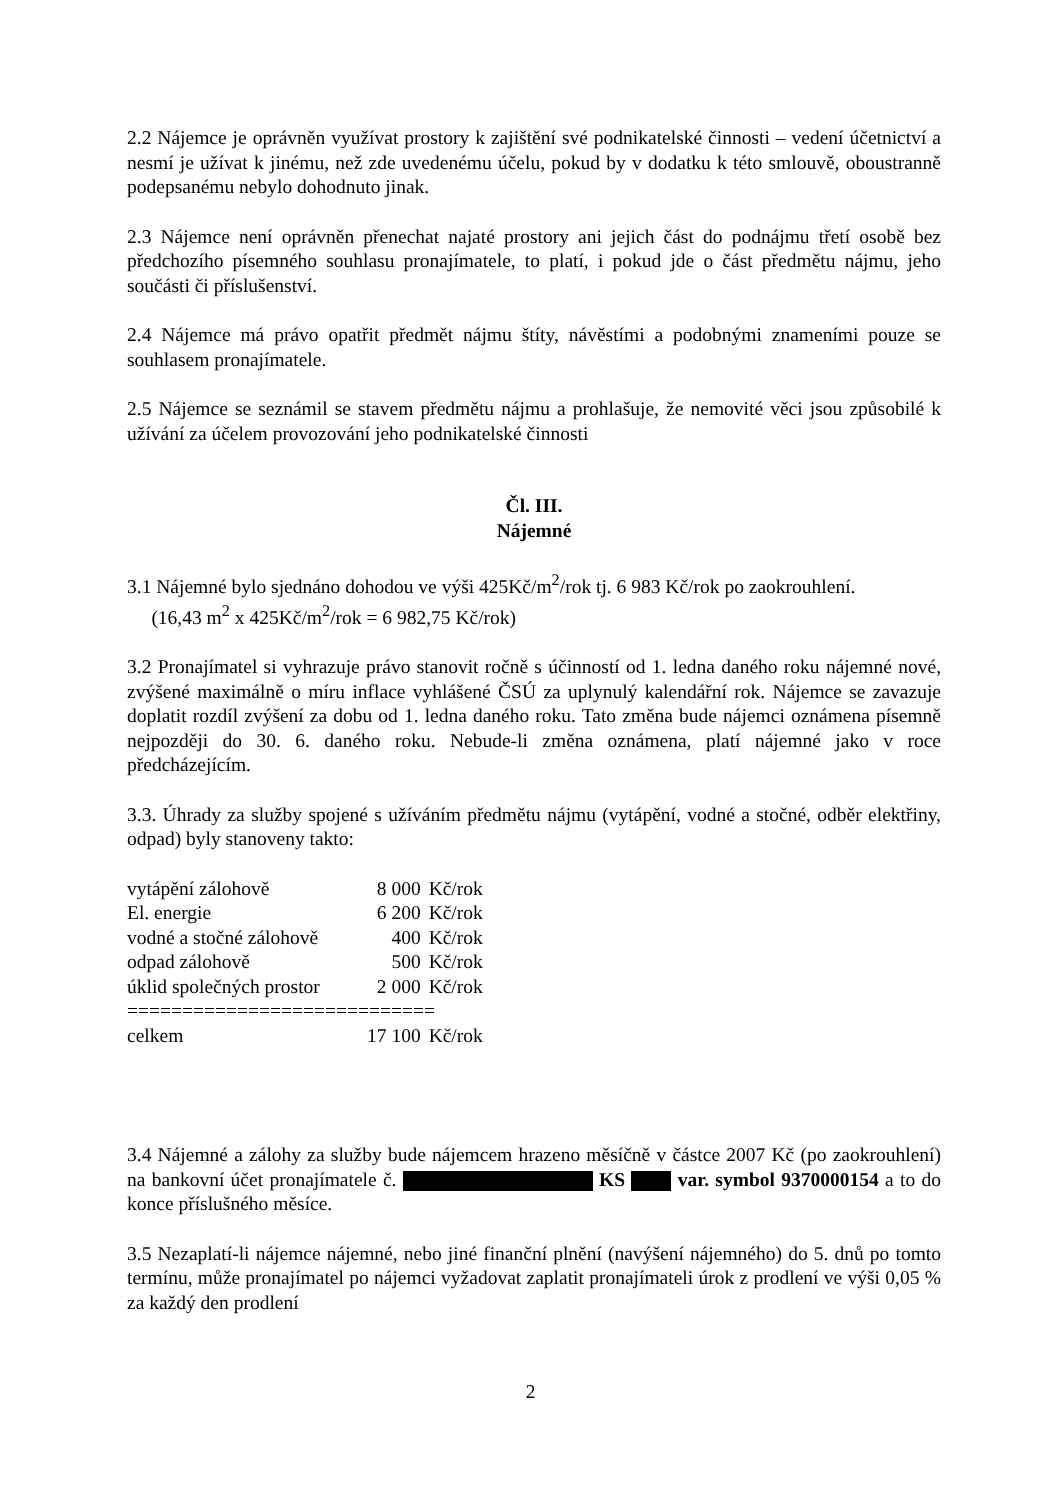2.2 Nájemce je oprávněn využívat prostory k zajištění své podnikatelské činnosti – vedení účetnictví a nesmí je užívat k jinému, než zde uvedenému účelu, pokud by v dodatku k této smlouvě, oboustranně podepsanému nebylo dohodnuto jinak.
2.3 Nájemce není oprávněn přenechat najaté prostory ani jejich část do podnájmu třetí osobě bez předchozího písemného souhlasu pronajímatele, to platí, i pokud jde o část předmětu nájmu, jeho součásti či příslušenství.
2.4 Nájemce má právo opatřit předmět nájmu štíty, návěstími a podobnými znameními pouze se souhlasem pronajímatele.
2.5 Nájemce se seznámil se stavem předmětu nájmu a prohlašuje, že nemovité věci jsou způsobilé k užívání za účelem provozování jeho podnikatelské činnosti
Čl. III.
Nájemné
3.1 Nájemné bylo sjednáno dohodou ve výši 425Kč/m<sup>2</sup>/rok tj. 6 983 Kč/rok po zaokrouhlení.
(16,43 m<sup>2</sup> x 425Kč/m<sup>2</sup>/rok = 6 982,75 Kč/rok)
3.2 Pronajímatel si vyhrazuje právo stanovit ročně s účinností od 1. ledna daného roku nájemné nové, zvýšené maximálně o míru inflace vyhlášené ČSÚ za uplynulý kalendářní rok. Nájemce se zavazuje doplatit rozdíl zvýšení za dobu od 1. ledna daného roku. Tato změna bude nájemci oznámena písemně nejpozději do 30. 6. daného roku. Nebude-li změna oznámena, platí nájemné jako v roce předcházejícím.
3.3. Úhrady za služby spojené s užíváním předmětu nájmu (vytápění, vodné a stočné, odběr elektřiny, odpad) byly stanoveny takto:
| vytápění zálohově | 8 000 | Kč/rok |
| El. energie | 6 200 | Kč/rok |
| vodné a stočné zálohově | 400 | Kč/rok |
| odpad zálohově | 500 | Kč/rok |
| úklid společných prostor | 2 000 | Kč/rok |
| ============================ | | |
| celkem | 17 100 | Kč/rok |
3.4 Nájemné a zálohy za služby bude nájemcem hrazeno měsíčně v částce 2007 Kč (po zaokrouhlení) na bankovní účet pronajímatele č. KS var. symbol 9370000154 a to do konce příslušného měsíce.
3.5 Nezaplatí-li nájemce nájemné, nebo jiné finanční plnění (navýšení nájemného) do 5. dnů po tomto termínu, může pronajímatel po nájemci vyžadovat zaplatit pronajímateli úrok z prodlení ve výši 0,05 % za každý den prodlení
2